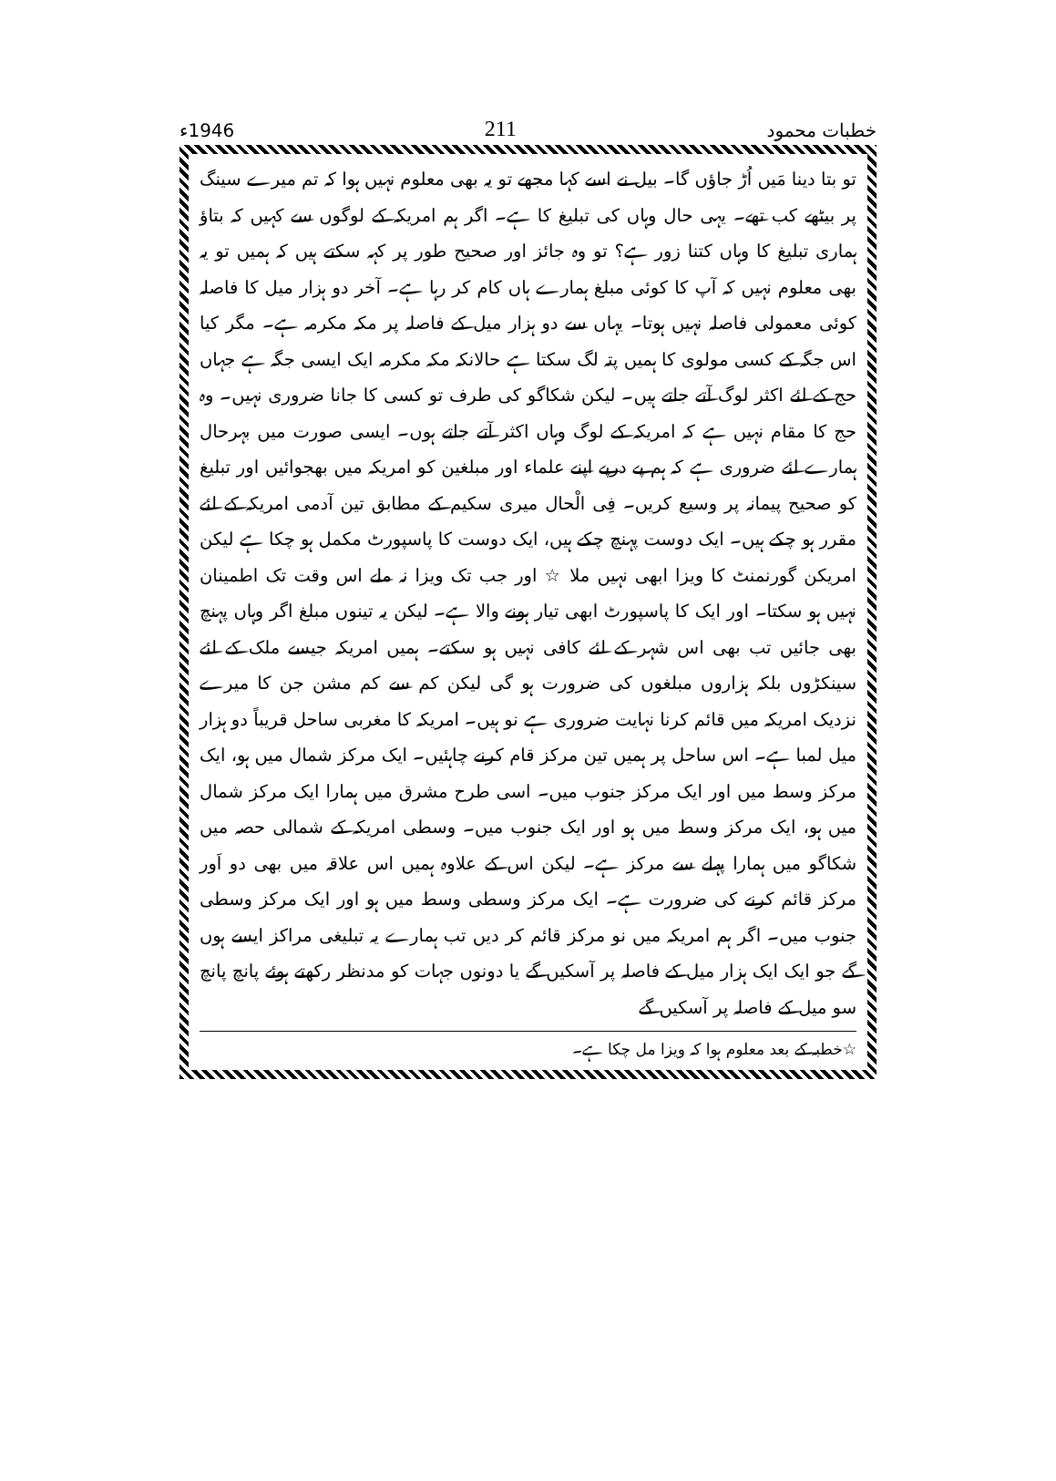خطبات محمود 211 1946ء
تو بتا دینا مَیں اُڑ جاؤں گا۔ بیل نے اسے کہا مجھے تو یہ بھی معلوم نہیں ہوا کہ تم میرے سینگ پر بیٹھے کب تھے۔ یہی حال وہاں کی تبلیغ کا ہے۔ اگر ہم امریکہ کے لوگوں سے کہیں کہ بتاؤ ہماری تبلیغ کا وہاں کتنا زور ہے؟ تو وہ جائز اور صحیح طور پر کہہ سکتے ہیں کہ ہمیں تو یہ بھی معلوم نہیں کہ آپ کا کوئی مبلغ ہمارے ہاں کام کر رہا ہے۔ آخر دو ہزار میل کا فاصلہ کوئی معمولی فاصلہ نہیں ہوتا۔ یہاں سے دو ہزار میل کے فاصلہ پر مکہ مکرمہ ہے۔ مگر کیا اس جگہ کے کسی مولوی کا ہمیں پتہ لگ سکتا ہے حالانکہ مکہ مکرمہ ایک ایسی جگہ ہے جہاں حج کے لئے اکثر لوگ آتے جاتے ہیں۔ لیکن شکاگو کی طرف تو کسی کا جانا ضروری نہیں۔ وہ حج کا مقام نہیں ہے کہ امریکہ کے لوگ وہاں اکثر آتے جاتے ہوں۔ ایسی صورت میں بہرحال ہمارے لئے ضروری ہے کہ ہم پے درپے اپنے علماء اور مبلغین کو امریکہ میں بھجوائیں اور تبلیغ کو صحیح پیمانہ پر وسیع کریں۔ فِی الْحال میری سکیم کے مطابق تین آدمی امریکہ کے لئے مقرر ہو چکے ہیں۔ ایک دوست پہنچ چکے ہیں، ایک دوست کا پاسپورٹ مکمل ہو چکا ہے لیکن امریکن گورنمنٹ کا ویزا ابھی نہیں ملا ☆ اور جب تک ویزا نہ ملے اس وقت تک اطمینان نہیں ہو سکتا۔ اور ایک کا پاسپورٹ ابھی تیار ہونے والا ہے۔ لیکن یہ تینوں مبلغ اگر وہاں پہنچ بھی جائیں تب بھی اس شہر کے لئے کافی نہیں ہو سکتے۔ ہمیں امریکہ جیسے ملک کے لئے سینکڑوں بلکہ ہزاروں مبلغوں کی ضرورت ہو گی لیکن کم سے کم مشن جن کا میرے نزدیک امریکہ میں قائم کرنا نہایت ضروری ہے نو ہیں۔ امریکہ کا مغربی ساحل قریباً دو ہزار میل لمبا ہے۔ اس ساحل پر ہمیں تین مرکز قام کرنے چاہئیں۔ ایک مرکز شمال میں ہو، ایک مرکز وسط میں اور ایک مرکز جنوب میں۔ اسی طرح مشرق میں ہمارا ایک مرکز شمال میں ہو، ایک مرکز وسط میں ہو اور ایک جنوب میں۔ وسطی امریکہ کے شمالی حصہ میں شکاگو میں ہمارا پہلے سے مرکز ہے۔ لیکن اس کے علاوہ ہمیں اس علاقہ میں بھی دو اَور مرکز قائم کرنے کی ضرورت ہے۔ ایک مرکز وسطی وسط میں ہو اور ایک مرکز وسطی جنوب میں۔ اگر ہم امریکہ میں نو مرکز قائم کر دیں تب ہمارے یہ تبلیغی مراکز ایسے ہوں گے جو ایک ایک ہزار میل کے فاصلہ پر آسکیں گے یا دونوں جہات کو مدنظر رکھتے ہوئے پانچ پانچ سو میل کے فاصلہ پر آسکیں گے
☆خطبہ کے بعد معلوم ہوا کہ ویزا مل چکا ہے۔